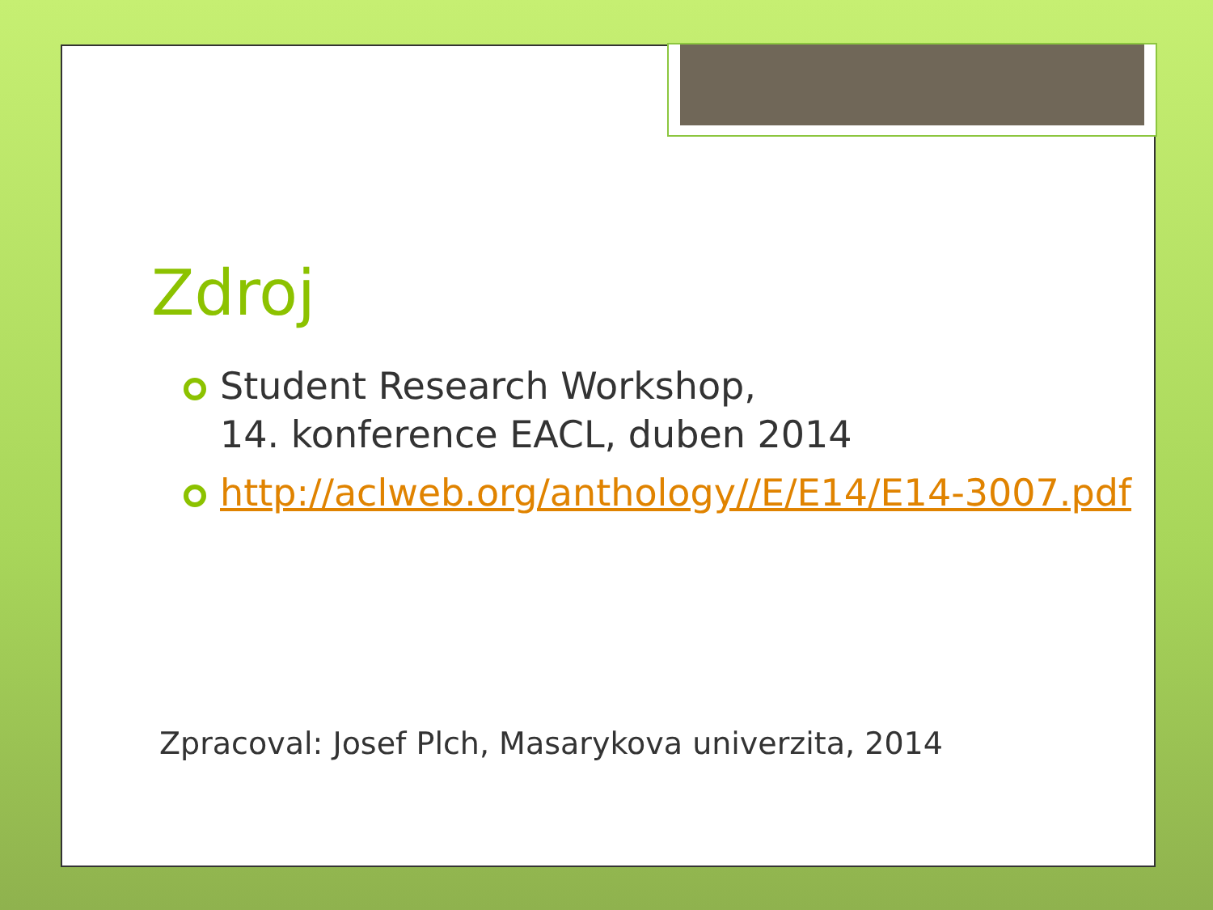Zdroj
Student Research Workshop,
14. konference EACL, duben 2014
http://aclweb.org/anthology//E/E14/E14-3007.pdf
Zpracoval: Josef Plch, Masarykova univerzita, 2014